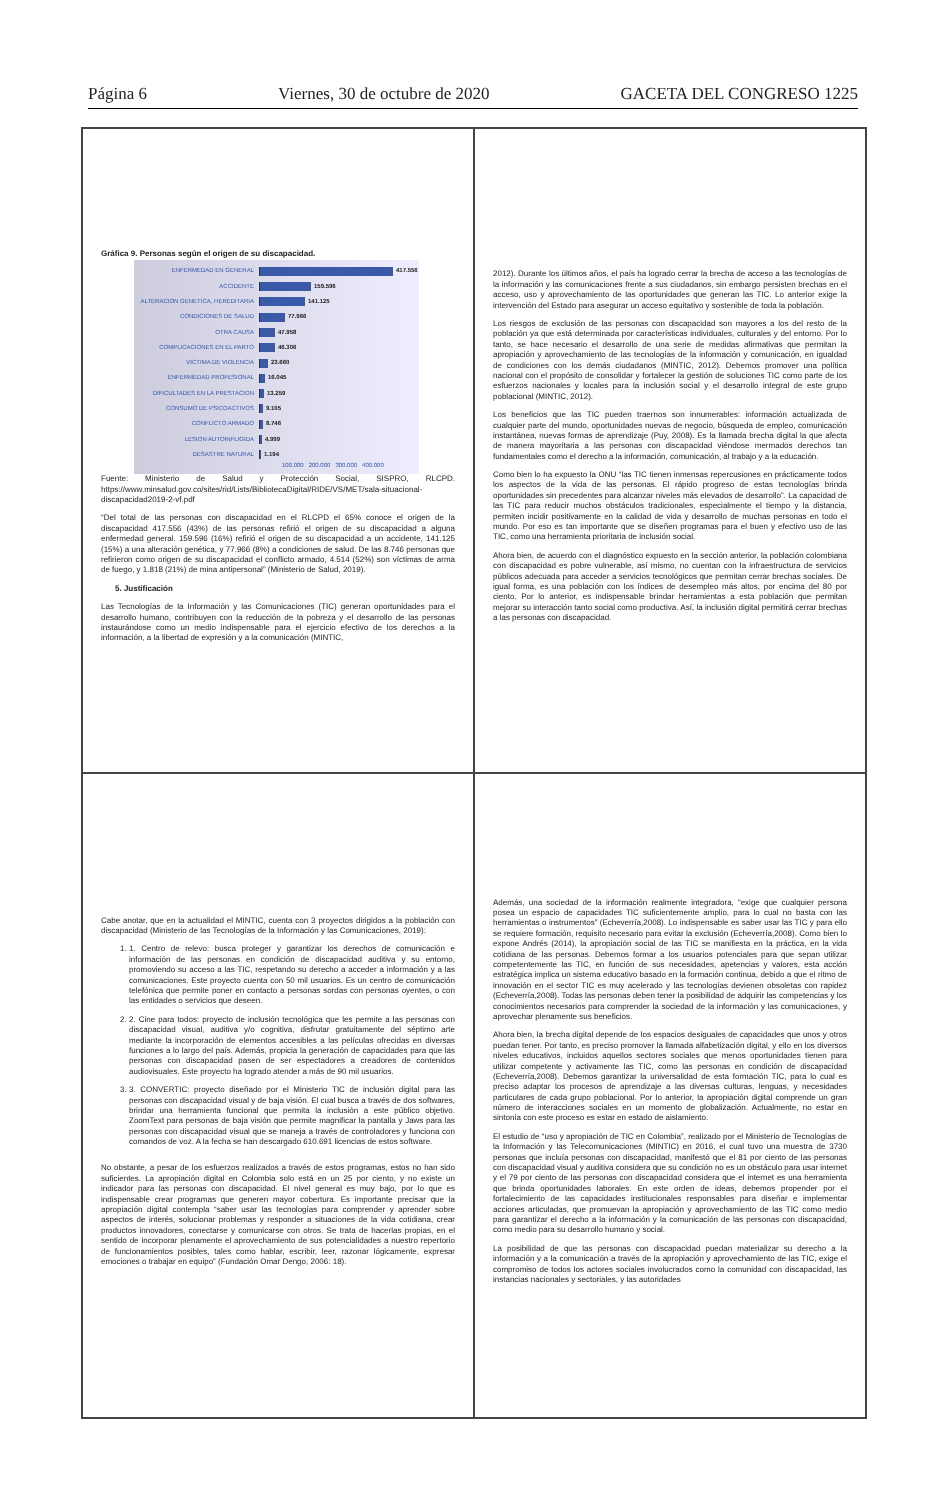Página 6 Viernes, 30 de octubre de 2020 GACETA DEL CONGRESO 1225
Gráfica 9. Personas según el origen de su discapacidad.
ENFERMEDAD EN GENERAL 417.556
ACCIDENTE 159.596
ALTERACION GENETICA, HEREDITARIA 141.125
CONDICIONES DE SALUD 77.966
OTRA CAUSA 47.958
COMPLICACIONES EN EL PARTO 46.306
VICTIMA DE VIOLENCIA 23.660
ENFERMEDAD PROFESIONAL 16.045
DIFICULTADES EN LA PRESTACION 13.259
CONSUMO DE PSICOACTIVOS 9.105
CONFLICTO ARMADO 8.746
LESION AUTOINFLIGIDA 4.999
DESASTRE NATURAL 1.194
100.000 200.000 300.000 400.000
Fuente: Ministerio de Salud y Protección Social, SISPRO, RLCPD. https://www.minsalud.gov.co/sites/rid/Lists/BibliotecaDigital/RIDE/VS/MET/sala-situacional-discapacidad2019-2-vf.pdf
“Del total de las personas con discapacidad en el RLCPD el 65% conoce el origen de la discapacidad 417.556 (43%) de las personas refirió el origen de su discapacidad a alguna enfermedad general. 159.596 (16%) refirió el origen de su discapacidad a un accidente, 141.125 (15%) a una alteración genética, y 77.966 (8%) a condiciones de salud. De las 8.746 personas que refirieron como origen de su discapacidad el conflicto armado, 4.514 (52%) son víctimas de arma de fuego, y 1.818 (21%) de mina antipersonal” (Ministerio de Salud, 2019).
5. Justificación
Las Tecnologías de la Información y las Comunicaciones (TIC) generan oportunidades para el desarrollo humano, contribuyen con la reducción de la pobreza y el desarrollo de las personas instaurándose como un medio indispensable para el ejercicio efectivo de los derechos a la información, a la libertad de expresión y a la comunicación (MINTIC,
2012). Durante los últimos años, el país ha logrado cerrar la brecha de acceso a las tecnologías de la información y las comunicaciones frente a sus ciudadanos, sin embargo persisten brechas en el acceso, uso y aprovechamiento de las oportunidades que generan las TIC. Lo anterior exige la intervención del Estado para asegurar un acceso equitativo y sostenible de toda la población.
Los riesgos de exclusión de las personas con discapacidad son mayores a los del resto de la población ya que está determinada por características individuales, culturales y del entorno. Por lo tanto, se hace necesario el desarrollo de una serie de medidas afirmativas que permitan la apropiación y aprovechamiento de las tecnologías de la información y comunicación, en igualdad de condiciones con los demás ciudadanos (MINTIC, 2012). Debemos promover una política nacional con el propósito de consolidar y fortalecer la gestión de soluciones TIC como parte de los esfuerzos nacionales y locales para la inclusión social y el desarrollo integral de este grupo poblacional (MINTIC, 2012).
Los beneficios que las TIC pueden traernos son innumerables: información actualizada de cualquier parte del mundo, oportunidades nuevas de negocio, búsqueda de empleo, comunicación instantánea, nuevas formas de aprendizaje (Puy, 2008). Es la llamada brecha digital la que afecta de manera mayoritaria a las personas con discapacidad viéndose mermados derechos tan fundamentales como el derecho a la información, comunicación, al trabajo y a la educación.
Como bien lo ha expuesto la ONU “las TIC tienen inmensas repercusiones en prácticamente todos los aspectos de la vida de las personas. El rápido progreso de estas tecnologías brinda oportunidades sin precedentes para alcanzar niveles más elevados de desarrollo”. La capacidad de las TIC para reducir muchos obstáculos tradicionales, especialmente el tiempo y la distancia, permiten incidir positivamente en la calidad de vida y desarrollo de muchas personas en todo el mundo. Por eso es tan importante que se diseñen programas para el buen y efectivo uso de las TIC, como una herramienta prioritaria de inclusión social.
Ahora bien, de acuerdo con el diagnóstico expuesto en la sección anterior, la población colombiana con discapacidad es pobre vulnerable, así mismo, no cuentan con la infraestructura de servicios públicos adecuada para acceder a servicios tecnológicos que permitan cerrar brechas sociales. De igual forma, es una población con los índices de desempleo más altos, por encima del 80 por ciento. Por lo anterior, es indispensable brindar herramientas a esta población que permitan mejorar su interacción tanto social como productiva. Así, la inclusión digital permitirá cerrar brechas a las personas con discapacidad.
Cabe anotar, que en la actualidad el MINTIC, cuenta con 3 proyectos dirigidos a la población con discapacidad (Ministerio de las Tecnologías de la Información y las Comunicaciones, 2019):
1. 1. Centro de relevo: busca proteger y garantizar los derechos de comunicación e información de las personas en condición de discapacidad auditiva y su entorno, promoviendo su acceso a las TIC, respetando su derecho a acceder a información y a las comunicaciones. Este proyecto cuenta con 50 mil usuarios. Es un centro de comunicación telefónica que permite poner en contacto a personas sordas con personas oyentes, o con las entidades o servicios que deseen.
2. 2. Cine para todos: proyecto de inclusión tecnológica que les permite a las personas con discapacidad visual, auditiva y/o cognitiva, disfrutar gratuitamente del séptimo arte mediante la incorporación de elementos accesibles a las películas ofrecidas en diversas funciones a lo largo del país. Además, propicia la generación de capacidades para que las personas con discapacidad pasen de ser espectadores a creadores de contenidos audiovisuales. Este proyecto ha logrado atender a más de 90 mil usuarios.
3. 3. CONVERTIC: proyecto diseñado por el Ministerio TIC de inclusión digital para las personas con discapacidad visual y de baja visión. El cual busca a través de dos softwares, brindar una herramienta funcional que permita la inclusión a este público objetivo. ZoomText para personas de baja visión que permite magnificar la pantalla y Jaws para las personas con discapacidad visual que se maneja a través de controladores y funciona con comandos de voz. A la fecha se han descargado 610.691 licencias de estos software.
No obstante, a pesar de los esfuerzos realizados a través de estos programas, estos no han sido suficientes. La apropiación digital en Colombia solo está en un 25 por ciento, y no existe un indicador para las personas con discapacidad. El nivel general es muy bajo, por lo que es indispensable crear programas que generen mayor cobertura. Es importante precisar que la apropiación digital contempla “saber usar las tecnologías para comprender y aprender sobre aspectos de interés, solucionar problemas y responder a situaciones de la vida cotidiana, crear productos innovadores, conectarse y comunicarse con otros. Se trata de hacerlas propias, en el sentido de incorporar plenamente el aprovechamiento de sus potencialidades a nuestro repertorio de funcionamientos posibles, tales como hablar, escribir, leer, razonar lógicamente, expresar emociones o trabajar en equipo” (Fundación Omar Dengo, 2006: 18).
Además, una sociedad de la información realmente integradora, “exige que cualquier persona posea un espacio de capacidades TIC suficientemente amplio, para lo cual no basta con las herramientas o instrumentos” (Echeverría,2008). Lo indispensable es saber usar las TIC y para ello se requiere formación, requisito necesario para evitar la exclusión (Echeverría,2008). Como bien lo expone Andrés (2014), la apropiación social de las TIC se manifiesta en la práctica, en la vida cotidiana de las personas. Debemos formar a los usuarios potenciales para que sepan utilizar competentemente las TIC, en función de sus necesidades, apetencias y valores, esta acción estratégica implica un sistema educativo basado en la formación continua, debido a que el ritmo de innovación en el sector TIC es muy acelerado y las tecnologías devienen obsoletas con rapidez (Echeverría,2008). Todas las personas deben tener la posibilidad de adquirir las competencias y los conocimientos necesarios para comprender la sociedad de la información y las comunicaciones, y aprovechar plenamente sus beneficios.
Ahora bien, la brecha digital depende de los espacios desiguales de capacidades que unos y otros puedan tener. Por tanto, es preciso promover la llamada alfabetización digital, y ello en los diversos niveles educativos, incluidos aquellos sectores sociales que menos oportunidades tienen para utilizar competente y activamente las TIC, como las personas en condición de discapacidad (Echeverría,2008). Debemos garantizar la universalidad de esta formación TIC, para lo cual es preciso adaptar los procesos de aprendizaje a las diversas culturas, lenguas, y necesidades particulares de cada grupo poblacional. Por lo anterior, la apropiación digital comprende un gran número de interacciones sociales en un momento de globalización. Actualmente, no estar en sintonía con este proceso es estar en estado de aislamiento.
El estudio de “uso y apropiación de TIC en Colombia”, realizado por el Ministerio de Tecnologías de la Información y las Telecomunicaciones (MINTIC) en 2016, el cual tuvo una muestra de 3730 personas que incluía personas con discapacidad, manifestó que el 81 por ciento de las personas con discapacidad visual y auditiva considera que su condición no es un obstáculo para usar internet y el 79 por ciento de las personas con discapacidad considera que el internet es una herramienta que brinda oportunidades laborales. En este orden de ideas, debemos propender por el fortalecimiento de las capacidades institucionales responsables para diseñar e implementar acciones articuladas, que promuevan la apropiación y aprovechamiento de las TIC como medio para garantizar el derecho a la información y la comunicación de las personas con discapacidad, como medio para su desarrollo humano y social.
La posibilidad de que las personas con discapacidad puedan materializar su derecho a la información y a la comunicación a través de la apropiación y aprovechamiento de las TIC, exige el compromiso de todos los actores sociales involucrados como la comunidad con discapacidad, las instancias nacionales y sectoriales, y las autoridades